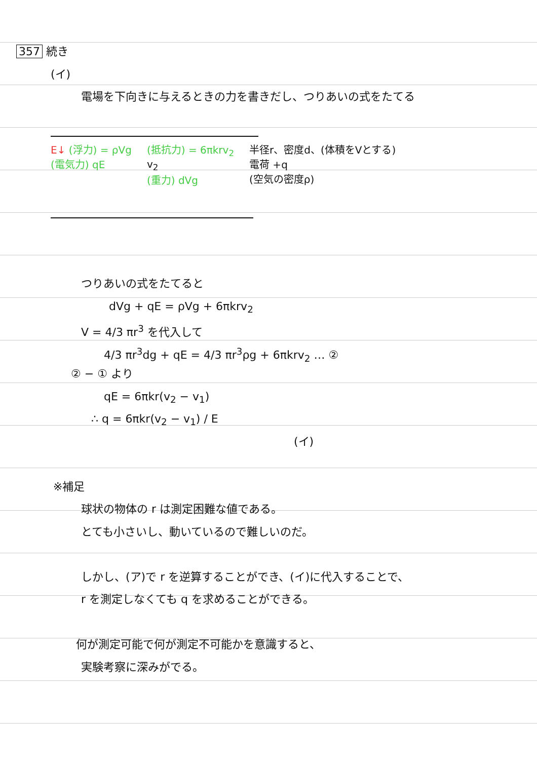357 続き
(イ)
電場を下向きに与えるときの力を書きだし、つりあいの式をたてる
E↓ (浮力) = ρVg
(電気力) qE
(抵抗力) = 6πkrv<sub>2</sub>
v<sub>2</sub>
(重力) dVg
半径r、密度d、(体積をVとする)
電荷 +q
(空気の密度ρ)
つりあいの式をたてると
dVg + qE = ρVg + 6πkrv<sub>2</sub>
V = 4/3 πr<sup>3</sup> を代入して
4/3 πr<sup>3</sup>dg + qE = 4/3 πr<sup>3</sup>ρg + 6πkrv<sub>2</sub> … ②
② − ① より
qE = 6πkr(v<sub>2</sub> − v<sub>1</sub>)
∴ q = 6πkr(v<sub>2</sub> − v<sub>1</sub>) / E
(イ)
※補足
球状の物体の r は測定困難な値である。
とても小さいし、動いているので難しいのだ。
しかし、(ア)で r を逆算することができ、(イ)に代入することで、
r を測定しなくても q を求めることができる。
何が測定可能で何が測定不可能かを意識すると、
実験考察に深みがでる。